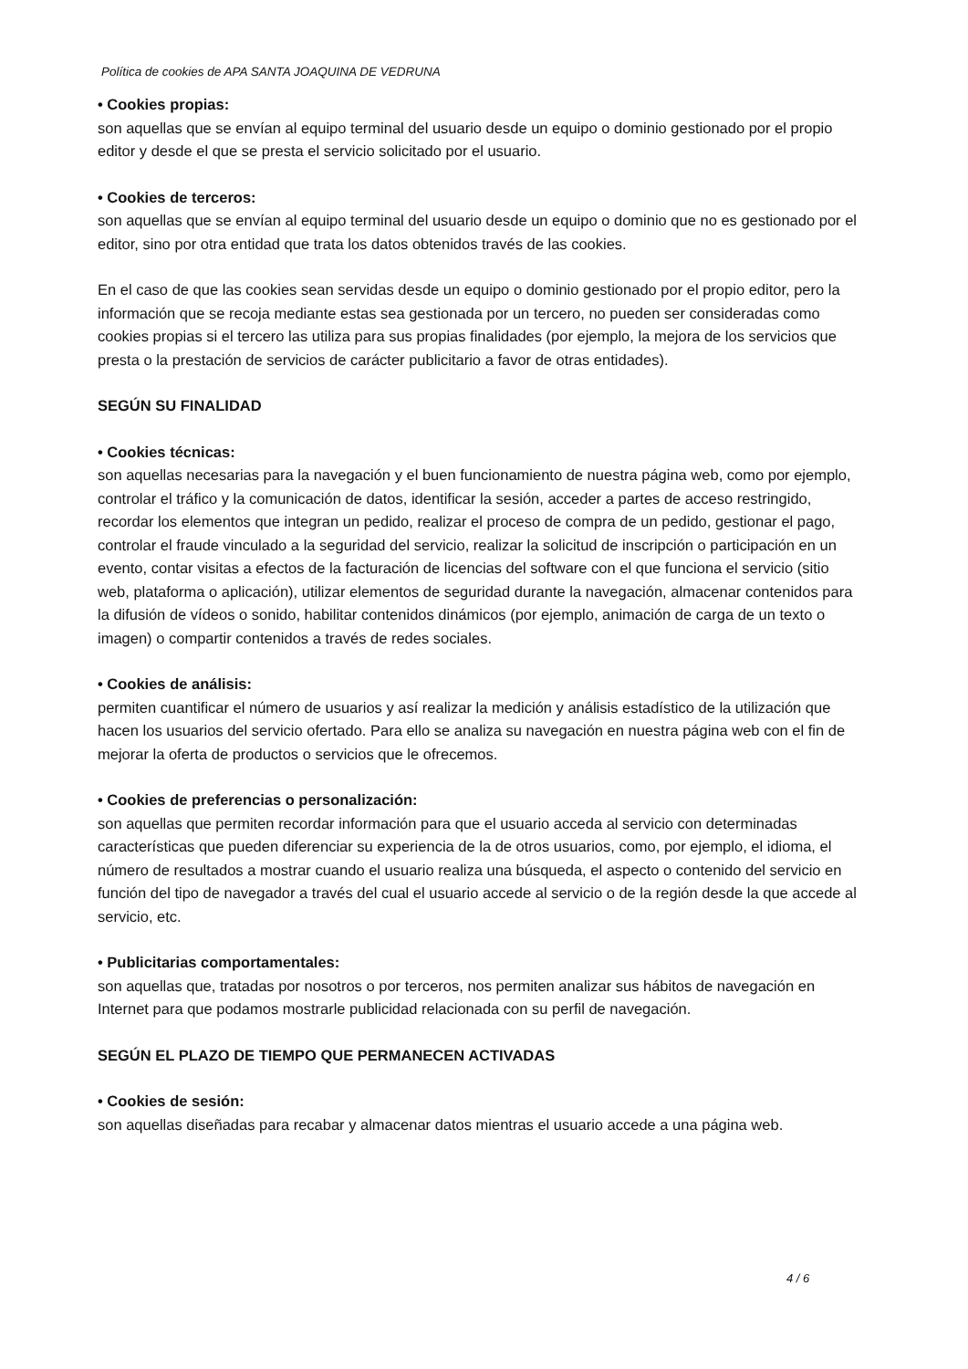Política de cookies de APA SANTA JOAQUINA DE VEDRUNA
• Cookies propias:
son aquellas que se envían al equipo terminal del usuario desde un equipo o dominio gestionado por el propio editor y desde el que se presta el servicio solicitado por el usuario.
• Cookies de terceros:
son aquellas que se envían al equipo terminal del usuario desde un equipo o dominio que no es gestionado por el editor, sino por otra entidad que trata los datos obtenidos través de las cookies.
En el caso de que las cookies sean servidas desde un equipo o dominio gestionado por el propio editor, pero la información que se recoja mediante estas sea gestionada por un tercero, no pueden ser consideradas como cookies propias si el tercero las utiliza para sus propias finalidades (por ejemplo, la mejora de los servicios que presta o la prestación de servicios de carácter publicitario a favor de otras entidades).
SEGÚN SU FINALIDAD
• Cookies técnicas:
son aquellas necesarias para la navegación y el buen funcionamiento de nuestra página web, como por ejemplo, controlar el tráfico y la comunicación de datos, identificar la sesión, acceder a partes de acceso restringido, recordar los elementos que integran un pedido, realizar el proceso de compra de un pedido, gestionar el pago, controlar el fraude vinculado a la seguridad del servicio, realizar la solicitud de inscripción o participación en un evento, contar visitas a efectos de la facturación de licencias del software con el que funciona el servicio (sitio web, plataforma o aplicación), utilizar elementos de seguridad durante la navegación, almacenar contenidos para la difusión de vídeos o sonido, habilitar contenidos dinámicos (por ejemplo, animación de carga de un texto o imagen) o compartir contenidos a través de redes sociales.
• Cookies de análisis:
permiten cuantificar el número de usuarios y así realizar la medición y análisis estadístico de la utilización que hacen los usuarios del servicio ofertado. Para ello se analiza su navegación en nuestra página web con el fin de mejorar la oferta de productos o servicios que le ofrecemos.
• Cookies de preferencias o personalización:
son aquellas que permiten recordar información para que el usuario acceda al servicio con determinadas características que pueden diferenciar su experiencia de la de otros usuarios, como, por ejemplo, el idioma, el número de resultados a mostrar cuando el usuario realiza una búsqueda, el aspecto o contenido del servicio en función del tipo de navegador a través del cual el usuario accede al servicio o de la región desde la que accede al servicio, etc.
• Publicitarias comportamentales:
son aquellas que, tratadas por nosotros o por terceros, nos permiten analizar sus hábitos de navegación en Internet para que podamos mostrarle publicidad relacionada con su perfil de navegación.
SEGÚN EL PLAZO DE TIEMPO QUE PERMANECEN ACTIVADAS
• Cookies de sesión:
son aquellas diseñadas para recabar y almacenar datos mientras el usuario accede a una página web.
4 / 6